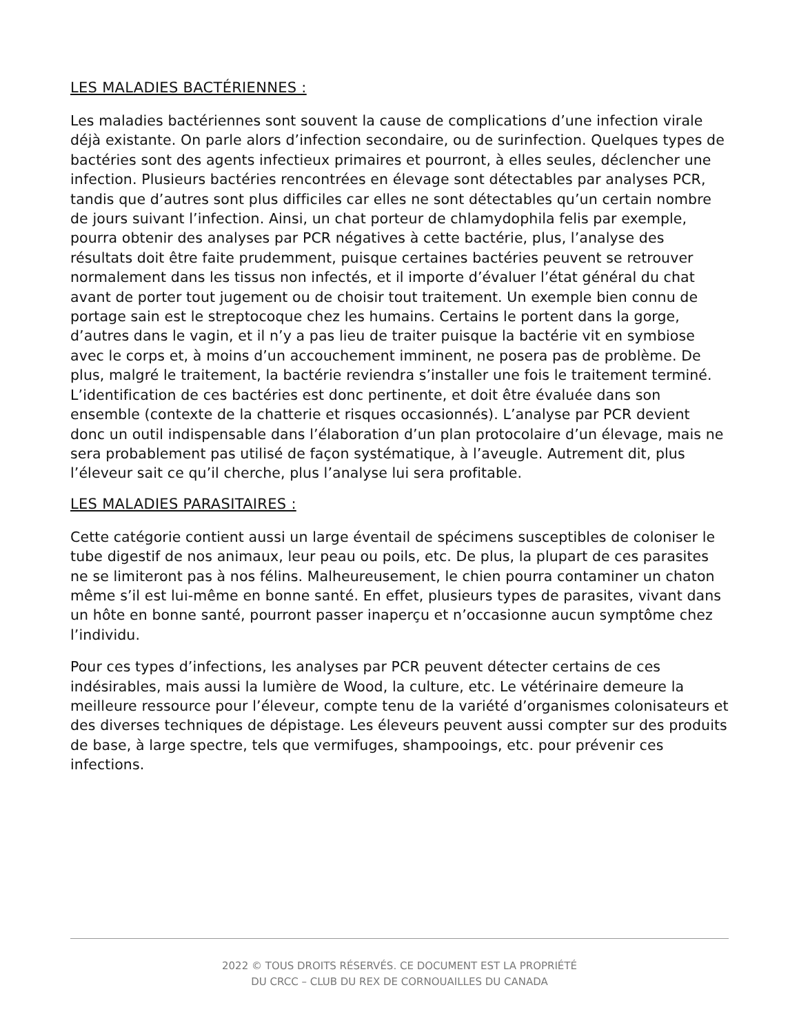LES MALADIES BACTÉRIENNES :
Les maladies bactériennes sont souvent la cause de complications d’une infection virale déjà existante. On parle alors d’infection secondaire, ou de surinfection. Quelques types de bactéries sont des agents infectieux primaires et pourront, à elles seules, déclencher une infection. Plusieurs bactéries rencontrées en élevage sont détectables par analyses PCR, tandis que d’autres sont plus difficiles car elles ne sont détectables qu’un certain nombre de jours suivant l’infection. Ainsi, un chat porteur de chlamydophila felis par exemple, pourra obtenir des analyses par PCR négatives à cette bactérie, plus, l’analyse des résultats doit être faite prudemment, puisque certaines bactéries peuvent se retrouver normalement dans les tissus non infectés, et il importe d’évaluer l’état général du chat avant de porter tout jugement ou de choisir tout traitement. Un exemple bien connu de portage sain est le streptocoque chez les humains. Certains le portent dans la gorge, d’autres dans le vagin, et il n’y a pas lieu de traiter puisque la bactérie vit en symbiose avec le corps et, à moins d’un accouchement imminent, ne posera pas de problème. De plus, malgré le traitement, la bactérie reviendra s’installer une fois le traitement terminé. L’identification de ces bactéries est donc pertinente, et doit être évaluée dans son ensemble (contexte de la chatterie et risques occasionnés). L’analyse par PCR devient donc un outil indispensable dans l’élaboration d’un plan protocolaire d’un élevage, mais ne sera probablement pas utilisé de façon systématique, à l’aveugle. Autrement dit, plus l’éleveur sait ce qu’il cherche, plus l’analyse lui sera profitable.
LES MALADIES PARASITAIRES :
Cette catégorie contient aussi un large éventail de spécimens susceptibles de coloniser le tube digestif de nos animaux, leur peau ou poils, etc. De plus, la plupart de ces parasites ne se limiteront pas à nos félins. Malheureusement, le chien pourra contaminer un chaton même s’il est lui-même en bonne santé. En effet, plusieurs types de parasites, vivant dans un hôte en bonne santé, pourront passer inaperçu et n’occasionne aucun symptôme chez l’individu.
Pour ces types d’infections, les analyses par PCR peuvent détecter certains de ces indésirables, mais aussi la lumière de Wood, la culture, etc. Le vétérinaire demeure la meilleure ressource pour l’éleveur, compte tenu de la variété d’organismes colonisateurs et des diverses techniques de dépistage. Les éleveurs peuvent aussi compter sur des produits de base, à large spectre, tels que vermifuges, shampooings, etc. pour prévenir ces infections.
2022 © TOUS DROITS RÉSERVÉS. CE DOCUMENT EST LA PROPRIÉTÉ
DU CRCC – CLUB DU REX DE CORNOUAILLES DU CANADA